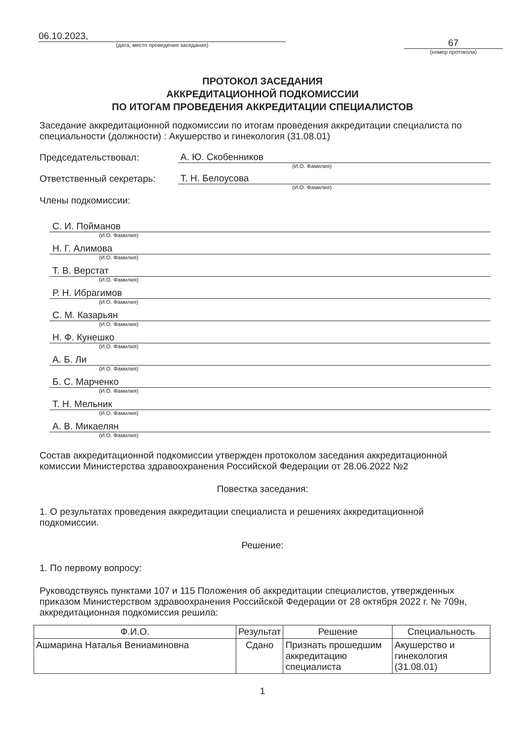06.10.2023,
(дата, место проведения заседания)
67
(номер протокола)
ПРОТОКОЛ ЗАСЕДАНИЯ
АККРЕДИТАЦИОННОЙ ПОДКОМИССИИ
ПО ИТОГАМ ПРОВЕДЕНИЯ АККРЕДИТАЦИИ СПЕЦИАЛИСТОВ
Заседание аккредитационной подкомиссии по итогам проведения аккредитации специалиста по специальности (должности) : Акушерство и гинекология (31.08.01)
Председательствовал:
А. Ю. Скобенников
(И.О. Фамилия)
Ответственный секретарь:
Т. Н. Белоусова
(И.О. Фамилия)
Члены подкомиссии:
С. И. Пойманов
(И.О. Фамилия)
Н. Г. Алимова
(И.О. Фамилия)
Т. В. Верстат
(И.О. Фамилия)
Р. Н. Ибрагимов
(И.О. Фамилия)
С. М. Казарьян
(И.О. Фамилия)
Н. Ф. Кунешко
(И.О. Фамилия)
А. Б. Ли
(И.О. Фамилия)
Б. С. Марченко
(И.О. Фамилия)
Т. Н. Мельник
(И.О. Фамилия)
А. В. Микаелян
(И.О. Фамилия)
Состав аккредитационной подкомиссии утвержден протоколом заседания аккредитационной комиссии Министерства здравоохранения Российской Федерации от 28.06.2022 №2
Повестка заседания:
1. О результатах проведения аккредитации специалиста и решениях аккредитационной подкомиссии.
Решение:
1. По первому вопросу:
Руководствуясь пунктами 107 и 115 Положения об аккредитации специалистов, утвержденных приказом Министерством здравоохранения Российской Федерации от 28 октября 2022 г. № 709н, аккредитационная подкомиссия решила:
| Ф.И.О. | Результат | Решение | Специальность |
| --- | --- | --- | --- |
| Ашмарина Наталья Вениаминовна | Сдано | Признать прошедшим аккредитацию специалиста | Акушерство и гинекология (31.08.01) |
1